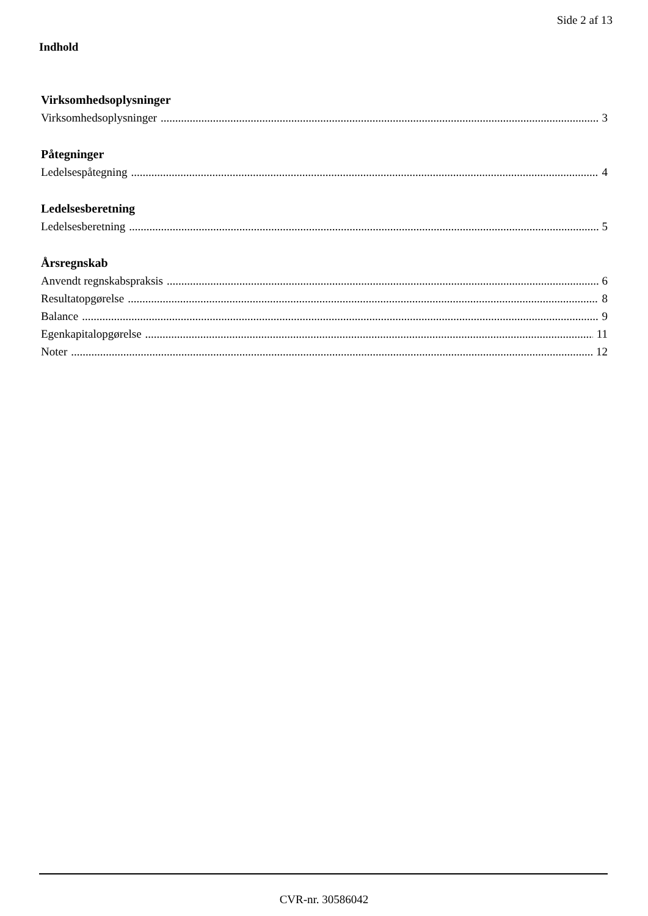Side 2 af 13
Indhold
Virksomhedsoplysninger
Virksomhedsoplysninger 3
Påtegninger
Ledelsespåtegning 4
Ledelsesberetning
Ledelsesberetning 5
Årsregnskab
Anvendt regnskabspraksis 6
Resultatopgørelse 8
Balance 9
Egenkapitalopgørelse 11
Noter 12
CVR-nr. 30586042